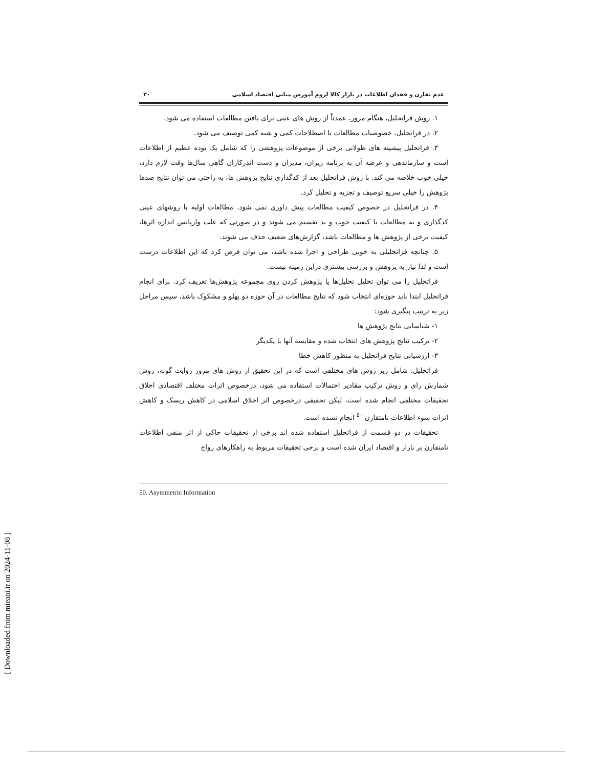عدم تقارن و فقدان اطلاعات در بازار کالا لزوم آموزش مبانی اقتصاد اسلامی ۳۰
۱. روش فراتحلیل، هنگام مرور، عمدتاً از روش های عینی برای یافتن مطالعات استفاده می شود.
۲. در فراتحلیل، خصوصیات مطالعات با اصطلاحات کمی و شبه کمی توصیف می شود.
۳. فراتحلیل پیشینه های طولانی برخی از موضوعات پژوهشی را که شامل یک توده عظیم از اطلاعات است و سازماندهی و عرضه آن به برنامه ریزان، مدیران و دست اندرکاران گاهی سال‌ها وقت لازم دارد، خیلی خوب خلاصه می کند. با روش فراتحلیل بعد از کدگذاری نتایج پژوهش ها، به راحتی می توان نتایج صدها پژوهش را خیلی سریع توصیف و تجزیه و تحلیل کرد.
۴. در فراتحلیل در خصوص کیفیت مطالعات پیش داوری نمی شود. مطالعات اولیه با روشهای عینی کدگذاری و به مطالعات با کیفیت خوب و بد تقسیم می شوند و در صورتی که علت واریانس اندازه اثرها، کیفیت برخی از پژوهش ها و مطالعات باشد، گزارش‌های ضعیف حذف می شوند.
۵. چنانچه فراتحلیلی به خوبی طراحی و اجرا شده باشد، می توان فرض کرد که این اطلاعات درست است و لذا نیاز به پژوهش و بررسی بیشتری دراین زمینه نیست.
فراتحلیل را می توان تحلیل تحلیل‌ها یا پژوهش کردن روی مجموعه پژوهش‌ها تعریف کرد. برای انجام فراتحلیل ابتدا باید حوزه‌ای انتخاب شود که نتایج مطالعات در آن حوزه دو پهلو و مشکوک باشد، سپس مراحل زیر به ترتیب پیگیری شود:
۱- شناسایی نتایج پژوهش ها
۲- ترکیب نتایج پژوهش های انتخاب شده و مقایسه آنها با یکدیگر
۳- ارزشیابی نتایج فراتحلیل به منظور کاهش خطا
فراتحلیل، شامل زیر روش های مختلفی است که در این تحقیق از روش های مرور روایت گونه، روش شمارش رای و روش ترکیب مقادیر احتمالات استفاده می شود، درخصوص اثرات مختلف اقتصادی اخلاق تحقیقات مختلفی انجام شده است، لیکن تحقیقی درخصوص اثر اخلاق اسلامی در کاهش ریسک و کاهش اثرات سوء اطلاعات نامتقارن <sup>۵۰</sup> انجام نشده است.
تحقیقات در دو قسمت از فراتحلیل استفاده شده اند برخی از تحقیقات حاکی از اثر منفی اطلاعات نامتقارن بر بازار و اقتصاد ایران شده است و برخی تحقیقات مربوط به راهکارهای رواج
50. Asymmetric Information
[ Downloaded from mieaoi.ir on 2024-11-08 ]